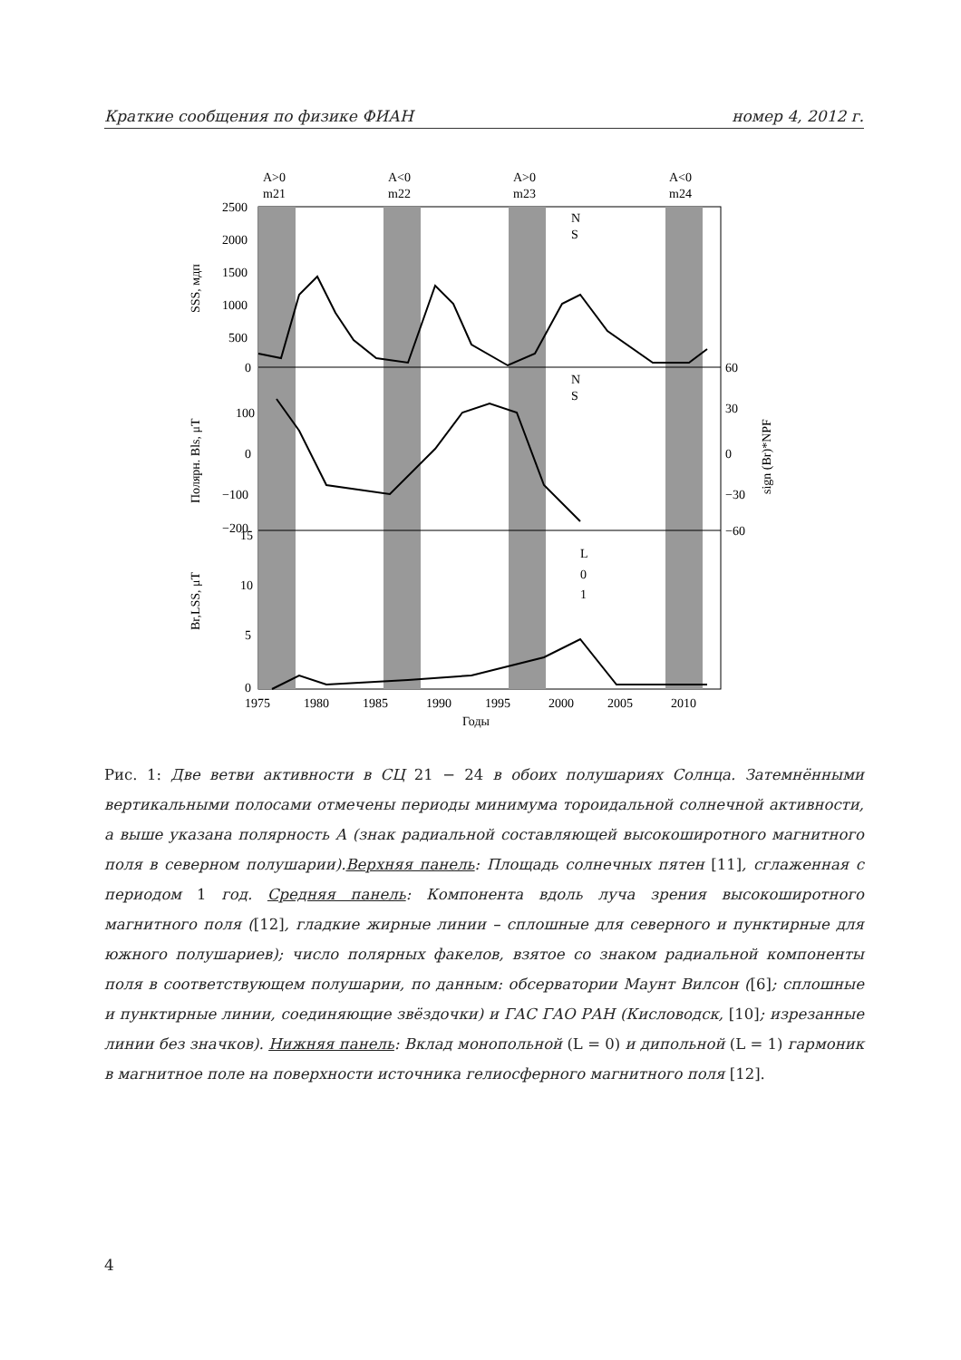Краткие сообщения по физике ФИАН номер 4, 2012 г.
A>0
m21
A<0
m22
A>0
m23
A<0
m24
2500
2000
1500
1000
500
0
100
0
−100
−200
60
30
0
−30
−60
15
10
5
0
1975
1980
1985
1990
1995
2000
2005
2010
Годы
N
S
N
S
L
0
1
SSS, мдп
Полярн. Bls, μT
sign (Br)*NPF
Br,LSS, μT
Рис. 1: Две ветви активности в СЦ 21 − 24 в обоих полушариях Солнца. Затемнёнными вертикальными полосами отмечены периоды минимума тороидальной солнечной активности, а выше указана полярность A (знак радиальной составляющей высокоширотного магнитного поля в северном полушарии).Верхняя панель: Площадь солнечных пятен [11], сглаженная с периодом 1 год. Средняя панель: Компонента вдоль луча зрения высокоширотного магнитного поля ([12], гладкие жирные линии – сплошные для северного и пунктирные для южного полушариев); число полярных факелов, взятое со знаком радиальной компоненты поля в соответствующем полушарии, по данным: обсерватории Маунт Вилсон ([6]; сплошные и пунктирные линии, соединяющие звёздочки) и ГАС ГАО РАН (Кисловодск, [10]; изрезанные линии без значков). Нижняя панель: Вклад монопольной (L = 0) и дипольной (L = 1) гармоник в магнитное поле на поверхности источника гелиосферного магнитного поля [12].
4